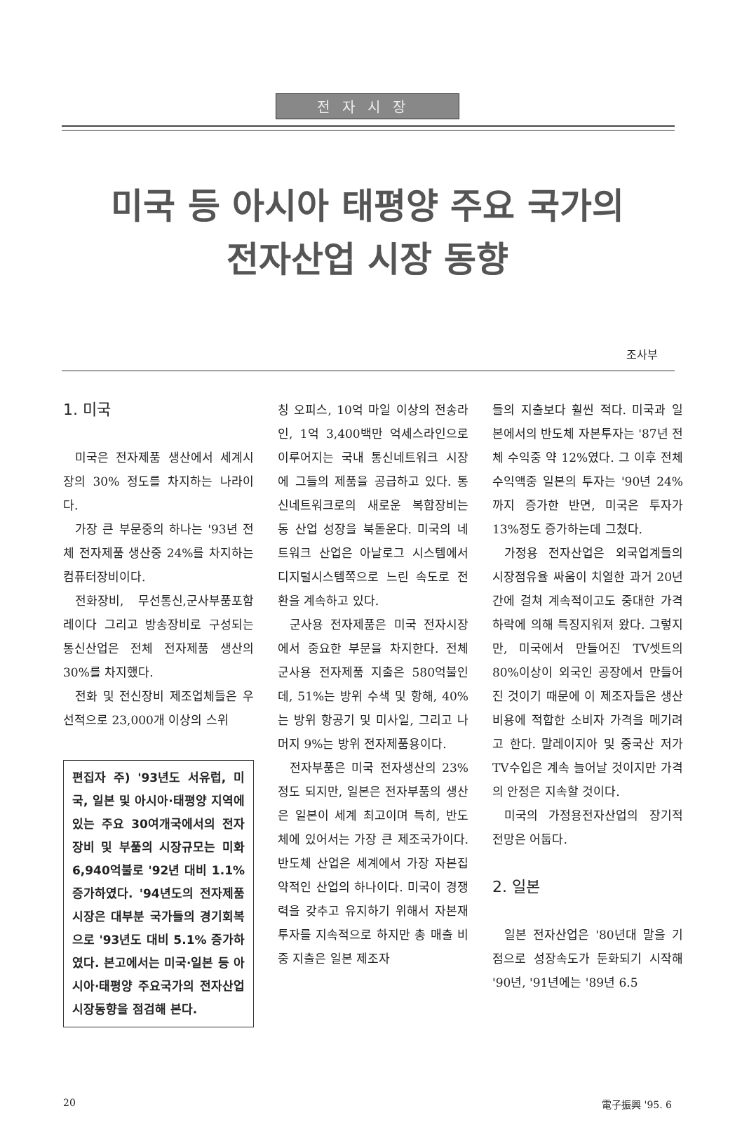전자시장
미국 등 아시아 태평양 주요 국가의
전자산업 시장 동향
조사부
1. 미국
미국은 전자제품 생산에서 세계시장의 30% 정도를 차지하는 나라이다.
가장 큰 부문중의 하나는 '93년 전체 전자제품 생산중 24%를 차지하는 컴퓨터장비이다.
전화장비, 무선통신,군사부품포함 레이다 그리고 방송장비로 구성되는 통신산업은 전체 전자제품 생산의 30%를 차지했다.
전화 및 전신장비 제조업체들은 우선적으로 23,000개 이상의 스위
편집자 주) '93년도 서유럽, 미국, 일본 및 아시아·태평양 지역에 있는 주요 30여개국에서의 전자장비 및 부품의 시장규모는 미화 6,940억불로 '92년 대비 1.1% 증가하였다. '94년도의 전자제품 시장은 대부분 국가들의 경기회복으로 '93년도 대비 5.1% 증가하였다. 본고에서는 미국·일본 등 아시아·태평양 주요국가의 전자산업 시장동향을 점검해 본다.
칭 오피스, 10억 마일 이상의 전송라인, 1억 3,400백만 억세스라인으로 이루어지는 국내 통신네트워크 시장에 그들의 제품을 공급하고 있다. 통신네트워크로의 새로운 복합장비는 동 산업 성장을 북돋운다. 미국의 네트워크 산업은 아날로그 시스템에서 디지털시스템쪽으로 느린 속도로 전환을 계속하고 있다.
군사용 전자제품은 미국 전자시장에서 중요한 부문을 차지한다. 전체 군사용 전자제품 지출은 580억불인데, 51%는 방위 수색 및 항해, 40%는 방위 항공기 및 미사일, 그리고 나머지 9%는 방위 전자제품용이다.
전자부품은 미국 전자생산의 23%정도 되지만, 일본은 전자부품의 생산은 일본이 세계 최고이며 특히, 반도체에 있어서는 가장 큰 제조국가이다. 반도체 산업은 세계에서 가장 자본집약적인 산업의 하나이다. 미국이 경쟁력을 갖추고 유지하기 위해서 자본재 투자를 지속적으로 하지만 총 매출 비중 지출은 일본 제조자
들의 지출보다 훨씬 적다. 미국과 일본에서의 반도체 자본투자는 '87년 전체 수익중 약 12%였다. 그 이후 전체 수익액중 일본의 투자는 '90년 24%까지 증가한 반면, 미국은 투자가 13%정도 증가하는데 그쳤다.
가정용 전자산업은 외국업계들의 시장점유율 싸움이 치열한 과거 20년간에 걸쳐 계속적이고도 중대한 가격하락에 의해 특징지워져 왔다. 그렇지만, 미국에서 만들어진 TV셋트의 80%이상이 외국인 공장에서 만들어진 것이기 때문에 이 제조자들은 생산비용에 적합한 소비자 가격을 메기려고 한다. 말레이지아 및 중국산 저가 TV수입은 계속 늘어날 것이지만 가격의 안정은 지속할 것이다.
미국의 가정용전자산업의 장기적 전망은 어둡다.
2. 일본
일본 전자산업은 '80년대 말을 기점으로 성장속도가 둔화되기 시작해 '90년, '91년에는 '89년 6.5
20 電子振興 '95. 6